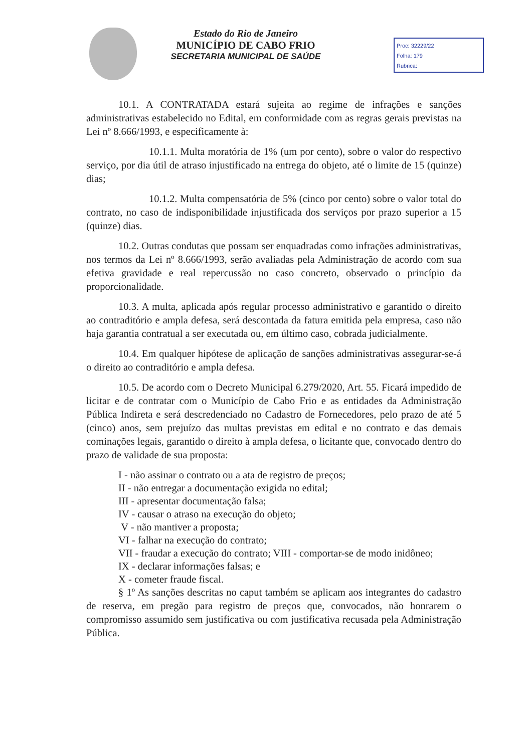Estado do Rio de Janeiro
MUNICÍPIO DE CABO FRIO
SECRETARIA MUNICIPAL DE SAÚDE
Proc: 32229/22
Folha: 179
Rubrica:
10.1. A CONTRATADA estará sujeita ao regime de infrações e sanções administrativas estabelecido no Edital, em conformidade com as regras gerais previstas na Lei nº 8.666/1993, e especificamente à:
10.1.1. Multa moratória de 1% (um por cento), sobre o valor do respectivo serviço, por dia útil de atraso injustificado na entrega do objeto, até o limite de 15 (quinze) dias;
10.1.2. Multa compensatória de 5% (cinco por cento) sobre o valor total do contrato, no caso de indisponibilidade injustificada dos serviços por prazo superior a 15 (quinze) dias.
10.2. Outras condutas que possam ser enquadradas como infrações administrativas, nos termos da Lei nº 8.666/1993, serão avaliadas pela Administração de acordo com sua efetiva gravidade e real repercussão no caso concreto, observado o princípio da proporcionalidade.
10.3. A multa, aplicada após regular processo administrativo e garantido o direito ao contraditório e ampla defesa, será descontada da fatura emitida pela empresa, caso não haja garantia contratual a ser executada ou, em último caso, cobrada judicialmente.
10.4. Em qualquer hipótese de aplicação de sanções administrativas assegurar-se-á o direito ao contraditório e ampla defesa.
10.5. De acordo com o Decreto Municipal 6.279/2020, Art. 55. Ficará impedido de licitar e de contratar com o Município de Cabo Frio e as entidades da Administração Pública Indireta e será descredenciado no Cadastro de Fornecedores, pelo prazo de até 5 (cinco) anos, sem prejuízo das multas previstas em edital e no contrato e das demais cominações legais, garantido o direito à ampla defesa, o licitante que, convocado dentro do prazo de validade de sua proposta:
I - não assinar o contrato ou a ata de registro de preços;
II - não entregar a documentação exigida no edital;
III - apresentar documentação falsa;
IV - causar o atraso na execução do objeto;
V - não mantiver a proposta;
VI - falhar na execução do contrato;
VII - fraudar a execução do contrato; VIII - comportar-se de modo inidôneo;
IX - declarar informações falsas; e
X - cometer fraude fiscal.
§ 1º As sanções descritas no caput também se aplicam aos integrantes do cadastro de reserva, em pregão para registro de preços que, convocados, não honrarem o compromisso assumido sem justificativa ou com justificativa recusada pela Administração Pública.